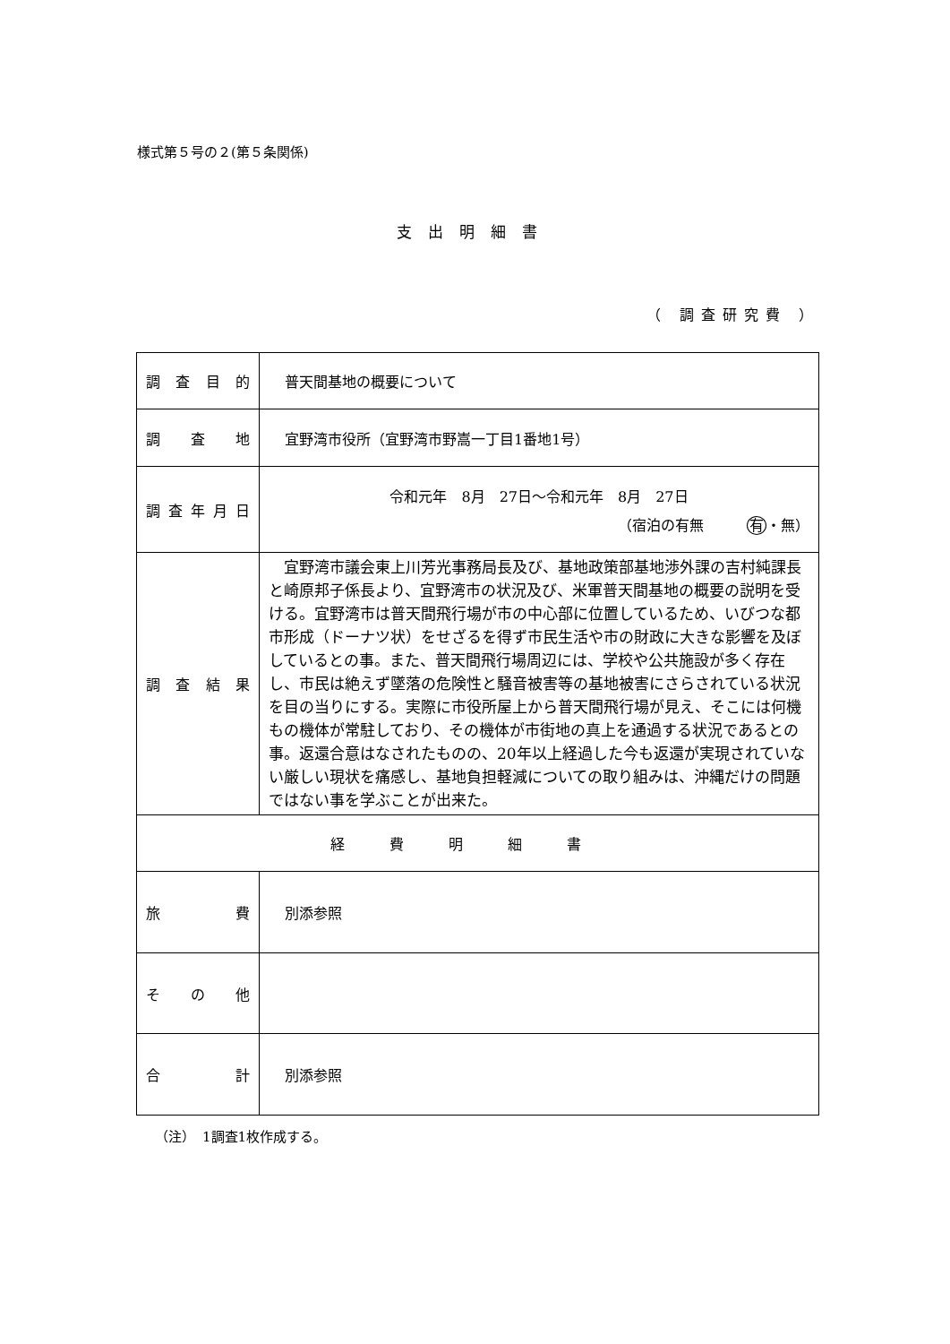様式第５号の２(第５条関係)
支出明細書
（ 調査研究費 ）
| 調 査 目 的 | 普天間基地の概要について |
| 調 査 地 | 宜野湾市役所（宜野湾市野嵩一丁目1番地1号） |
| 調 査 年 月 日 | 令和元年 8月 27日～令和元年 8月 27日 （宿泊の有無 有 ・無） |
| 調 査 結 果 | 宜野湾市議会東上川芳光事務局長及び、基地政策部基地渉外課の吉村純課長と崎原邦子係長より、宜野湾市の状況及び、米軍普天間基地の概要の説明を受ける。宜野湾市は普天間飛行場が市の中心部に位置しているため、いびつな都市形成（ドーナツ状）をせざるを得ず市民生活や市の財政に大きな影響を及ぼしているとの事。また、普天間飛行場周辺には、学校や公共施設が多く存在し、市民は絶えず墜落の危険性と騒音被害等の基地被害にさらされている状況を目の当りにする。実際に市役所屋上から普天間飛行場が見え、そこには何機もの機体が常駐しており、その機体が市街地の真上を通過する状況であるとの事。返還合意はなされたものの、20年以上経過した今も返還が実現されていない厳しい現状を痛感し、基地負担軽減についての取り組みは、沖縄だけの問題ではない事を学ぶことが出来た。 |
| 経費明細書 | |
| 旅 費 | 別添参照 |
| そ の 他 | |
| 合 計 | 別添参照 |
（注）　1調査1枚作成する。